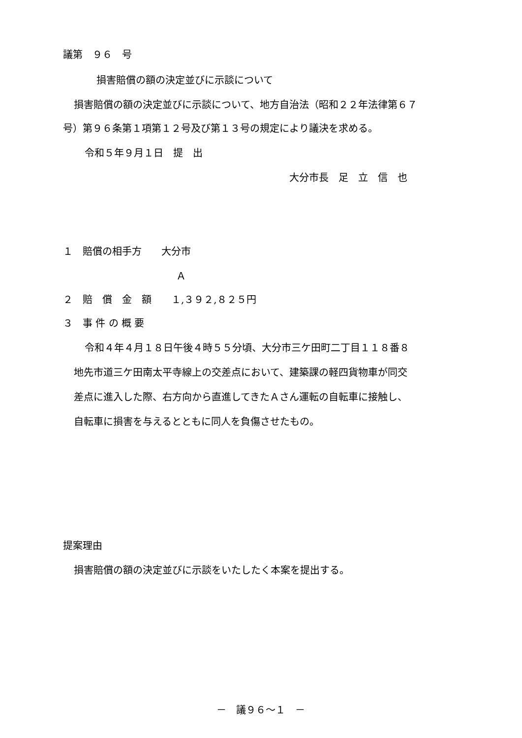議第　９６　号
損害賠償の額の決定並びに示談について
損害賠償の額の決定並びに示談について、地方自治法（昭和２２年法律第６７
号）第９６条第１項第１２号及び第１３号の規定により議決を求める。
令和５年９月１日　提　出
大分市長　足　立　信　也
１　賠償の相手方　　大分市
Ａ
２　賠　償　金　額　　１,３９２,８２５円
３　事 件 の 概 要
令和４年４月１８日午後４時５５分頃、大分市三ケ田町二丁目１１８番８
地先市道三ケ田南太平寺線上の交差点において、建築課の軽四貨物車が同交
差点に進入した際、右方向から直進してきたＡさん運転の自転車に接触し、
自転車に損害を与えるとともに同人を負傷させたもの。
提案理由
損害賠償の額の決定並びに示談をいたしたく本案を提出する。
－　議９６～１　－